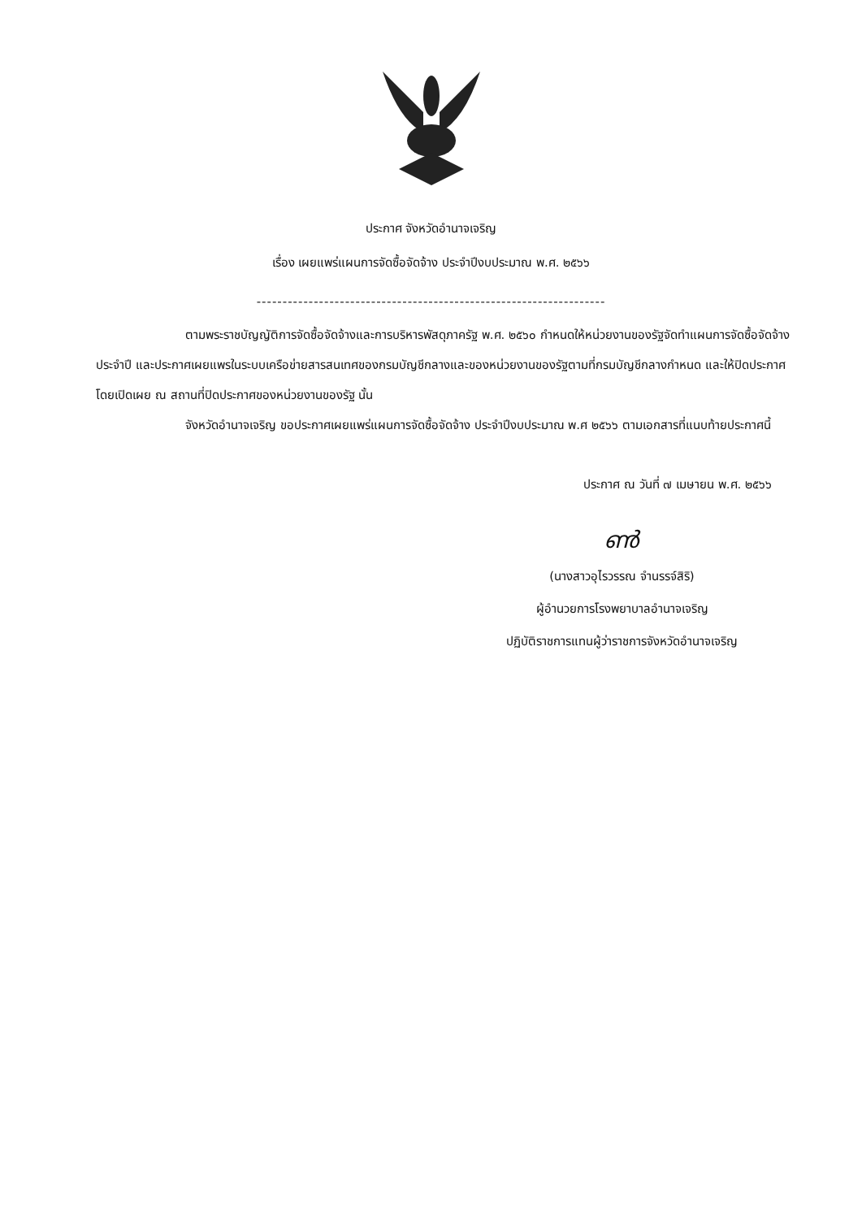ประกาศ จังหวัดอำนาจเจริญ
เรื่อง เผยแพร่แผนการจัดซื้อจัดจ้าง ประจำปีงบประมาณ พ.ศ. ๒๕๖๖
-------------------------------------------------------------------
ตามพระราชบัญญัติการจัดซื้อจัดจ้างและการบริหารพัสดุภาครัฐ พ.ศ. ๒๕๖๐ กำหนดให้หน่วยงานของรัฐจัดทำแผนการจัดซื้อจัดจ้างประจำปี และประกาศเผยแพรในระบบเครือข่ายสารสนเทศของกรมบัญชีกลางและของหน่วยงานของรัฐตามที่กรมบัญชีกลางกำหนด และให้ปิดประกาศโดยเปิดเผย ณ สถานที่ปิดประกาศของหน่วยงานของรัฐ นั้น
จังหวัดอำนาจเจริญ ขอประกาศเผยแพร่แผนการจัดซื้อจัดจ้าง ประจำปีงบประมาณ พ.ศ ๒๕๖๖ ตามเอกสารที่แนบท้ายประกาศนี้
ประกาศ ณ วันที่ ๗ เมษายน พ.ศ. ๒๕๖๖
ൺ
(นางสาวอุไรวรรณ จำนรรจ์สิริ)
ผู้อำนวยการโรงพยาบาลอำนาจเจริญ
ปฏิบัติราชการแทนผู้ว่าราชการจังหวัดอำนาจเจริญ